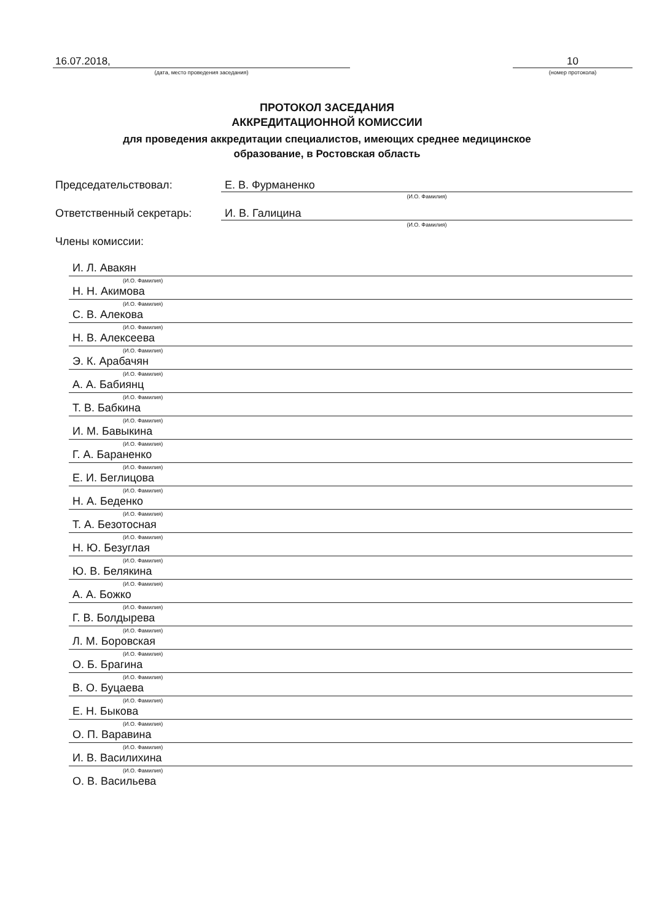16.07.2018,
(дата, место проведения заседания)
10
(номер протокола)
ПРОТОКОЛ ЗАСЕДАНИЯ
АККРЕДИТАЦИОННОЙ КОМИССИИ
для проведения аккредитации специалистов, имеющих среднее медицинское
образование, в Ростовская область
Председательствовал: Е. В. Фурманенко
(И.О. Фамилия)
Ответственный секретарь: И. В. Галицина
(И.О. Фамилия)
Члены комиссии:
И. Л. Авакян
(И.О. Фамилия)
Н. Н. Акимова
(И.О. Фамилия)
С. В. Алекова
(И.О. Фамилия)
Н. В. Алексеева
(И.О. Фамилия)
Э. К. Арабачян
(И.О. Фамилия)
А. А. Бабиянц
(И.О. Фамилия)
Т. В. Бабкина
(И.О. Фамилия)
И. М. Бавыкина
(И.О. Фамилия)
Г. А. Бараненко
(И.О. Фамилия)
Е. И. Беглицова
(И.О. Фамилия)
Н. А. Беденко
(И.О. Фамилия)
Т. А. Безотосная
(И.О. Фамилия)
Н. Ю. Безуглая
(И.О. Фамилия)
Ю. В. Белякина
(И.О. Фамилия)
А. А. Божко
(И.О. Фамилия)
Г. В. Болдырева
(И.О. Фамилия)
Л. М. Боровская
(И.О. Фамилия)
О. Б. Брагина
(И.О. Фамилия)
В. О. Буцаева
(И.О. Фамилия)
Е. Н. Быкова
(И.О. Фамилия)
О. П. Варавина
(И.О. Фамилия)
И. В. Василихина
(И.О. Фамилия)
О. В. Васильева